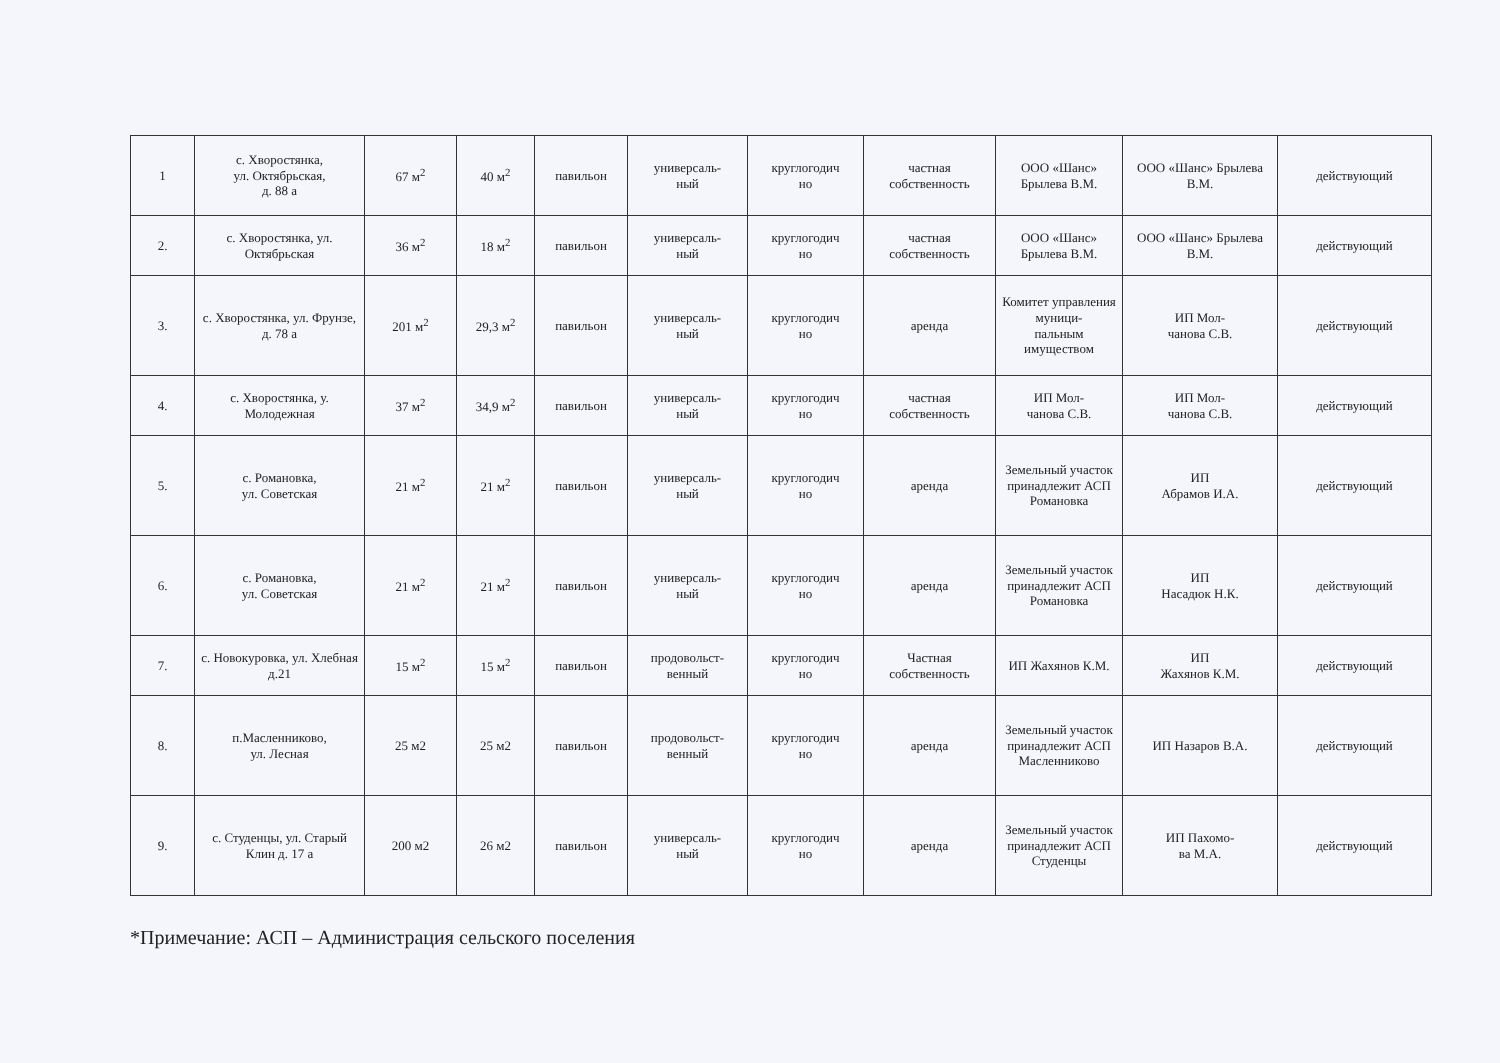| 1 | с. Хворостянка, ул. Октябрьская, д. 88 а | 67 м<sup>2</sup> | 40 м<sup>2</sup> | павильон | универсаль- ный | круглогодич но | частная собственность | ООО «Шанс» Брылева В.М. | ООО «Шанс» Брылева В.М. | действующий |
| 2. | с. Хворостянка, ул. Октябрьская | 36 м<sup>2</sup> | 18 м<sup>2</sup> | павильон | универсаль- ный | круглогодич но | частная собственность | ООО «Шанс» Брылева В.М. | ООО «Шанс» Брылева В.М. | действующий |
| 3. | с. Хворостянка, ул. Фрунзе, д. 78 а | 201 м<sup>2</sup> | 29,3 м<sup>2</sup> | павильон | универсаль- ный | круглогодич но | аренда | Комитет управления муници- пальным имуществом | ИП Мол- чанова С.В. | действующий |
| 4. | с. Хворостянка, у. Молодежная | 37 м<sup>2</sup> | 34,9 м<sup>2</sup> | павильон | универсаль- ный | круглогодич но | частная собственность | ИП Мол- чанова С.В. | ИП Мол- чанова С.В. | действующий |
| 5. | с. Романовка, ул. Советская | 21 м<sup>2</sup> | 21 м<sup>2</sup> | павильон | универсаль- ный | круглогодич но | аренда | Земельный участок принадлежит АСП Романовка | ИП Абрамов И.А. | действующий |
| 6. | с. Романовка, ул. Советская | 21 м<sup>2</sup> | 21 м<sup>2</sup> | павильон | универсаль- ный | круглогодич но | аренда | Земельный участок принадлежит АСП Романовка | ИП Насадюк Н.К. | действующий |
| 7. | с. Новокуровка, ул. Хлебная д.21 | 15 м<sup>2</sup> | 15 м<sup>2</sup> | павильон | продовольст- венный | круглогодич но | Частная собственность | ИП Жахянов К.М. | ИП Жахянов К.М. | действующий |
| 8. | п.Масленниково, ул. Лесная | 25 м2 | 25 м2 | павильон | продовольст- венный | круглогодич но | аренда | Земельный участок принадлежит АСП Масленниково | ИП Назаров В.А. | действующий |
| 9. | с. Студенцы, ул. Старый Клин д. 17 а | 200 м2 | 26 м2 | павильон | универсаль- ный | круглогодич но | аренда | Земельный участок принадлежит АСП Студенцы | ИП Пахомо- ва М.А. | действующий |
*Примечание: АСП – Администрация сельского поселения